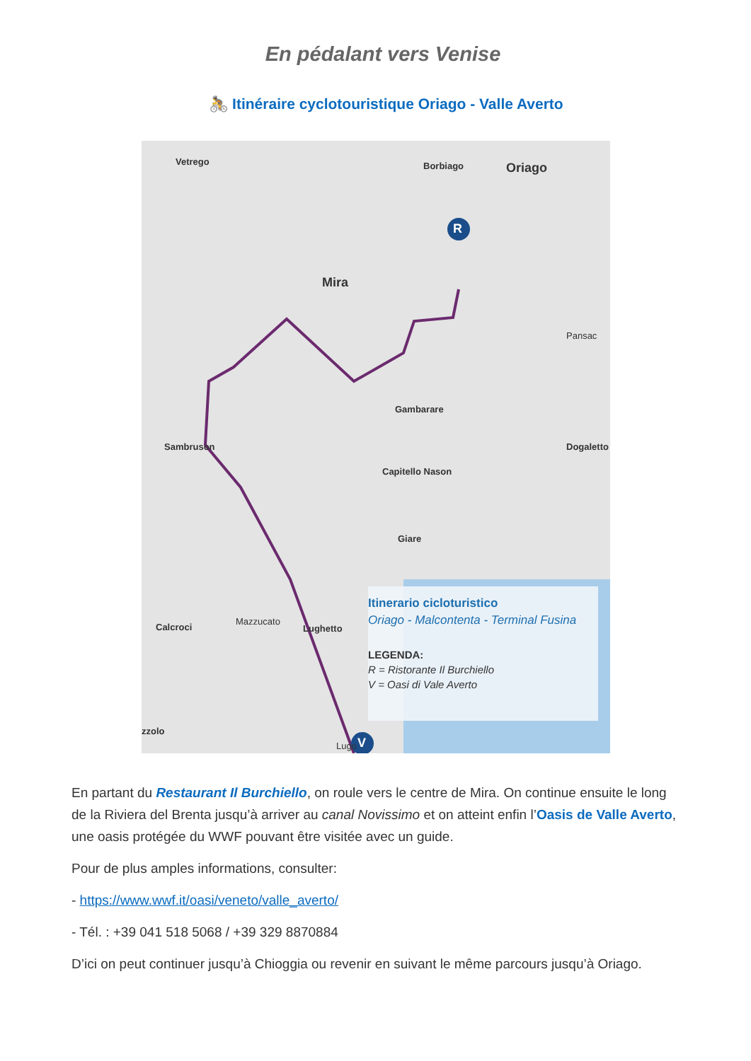En pédalant vers Venise
🚴 Itinéraire cyclotouristique Oriago - Valle Averto
Vetrego Borbiago Oriago
R
Mira
Pansac
Gambarare
Sambruson Dogaletto
Capitello Nason
Giare
Calcroci
Mazzucato
Lughetto
zzolo
Lugo V
Itinerario cicloturistico
Oriago - Malcontenta - Terminal Fusina
LEGENDA:
R = Ristorante Il Burchiello
V = Oasi di Vale Averto
En partant du Restaurant Il Burchiello, on roule vers le centre de Mira. On continue ensuite le long de la Riviera del Brenta jusqu’à arriver au canal Novissimo et on atteint enfin l’Oasis de Valle Averto, une oasis protégée du WWF pouvant être visitée avec un guide.
Pour de plus amples informations, consulter:
- https://www.wwf.it/oasi/veneto/valle_averto/
- Tél. : +39 041 518 5068 / +39 329 8870884
D’ici on peut continuer jusqu’à Chioggia ou revenir en suivant le même parcours jusqu’à Oriago.